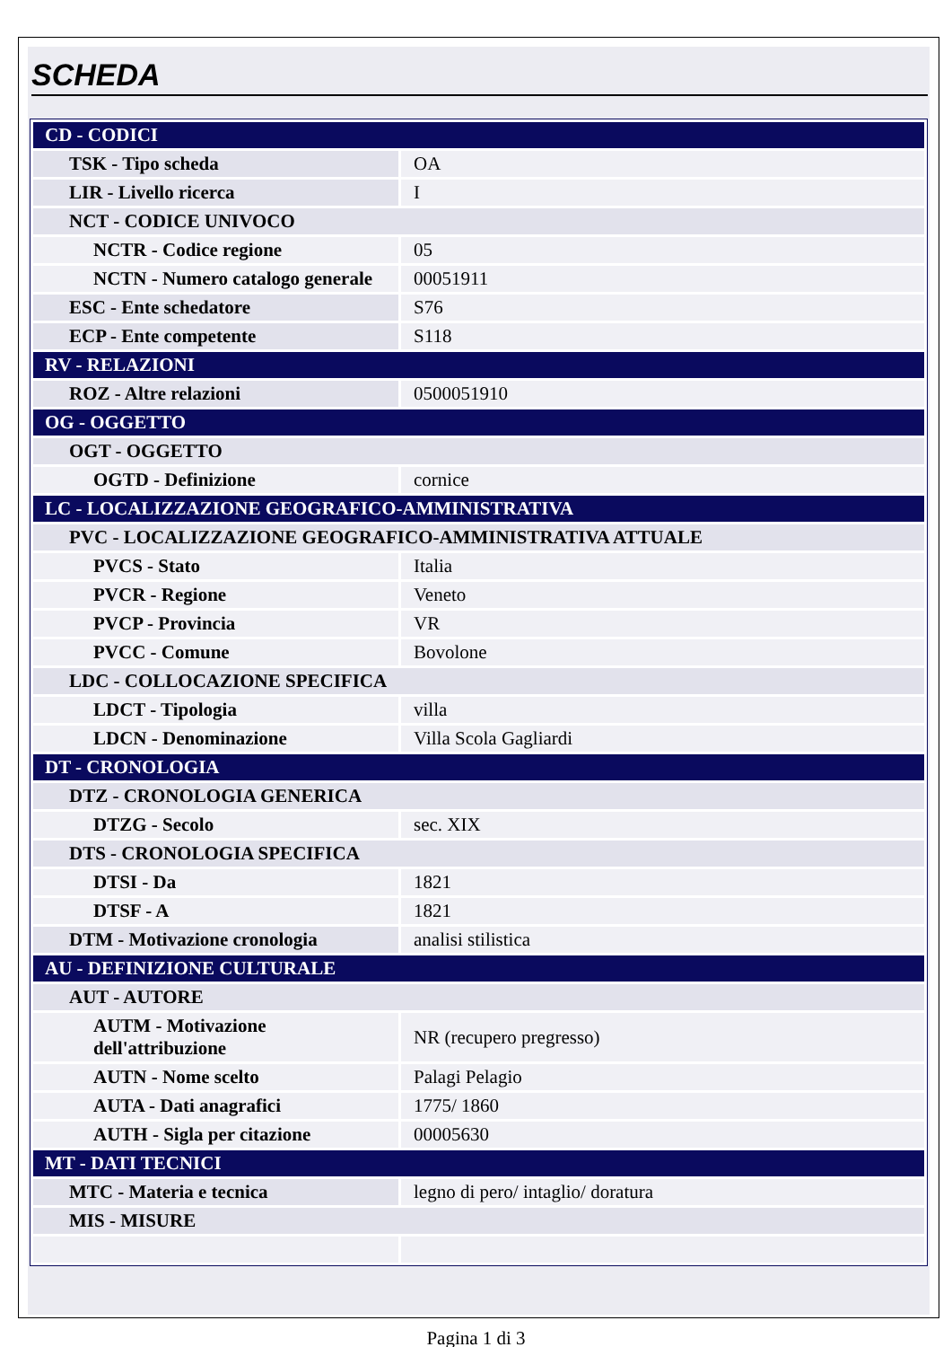SCHEDA
| CD - CODICI | |
| TSK - Tipo scheda | OA |
| LIR - Livello ricerca | I |
| NCT - CODICE UNIVOCO | |
| NCTR - Codice regione | 05 |
| NCTN - Numero catalogo generale | 00051911 |
| ESC - Ente schedatore | S76 |
| ECP - Ente competente | S118 |
| RV - RELAZIONI | |
| ROZ - Altre relazioni | 0500051910 |
| OG - OGGETTO | |
| OGT - OGGETTO | |
| OGTD - Definizione | cornice |
| LC - LOCALIZZAZIONE GEOGRAFICO-AMMINISTRATIVA | |
| PVC - LOCALIZZAZIONE GEOGRAFICO-AMMINISTRATIVA ATTUALE | |
| PVCS - Stato | Italia |
| PVCR - Regione | Veneto |
| PVCP - Provincia | VR |
| PVCC - Comune | Bovolone |
| LDC - COLLOCAZIONE SPECIFICA | |
| LDCT - Tipologia | villa |
| LDCN - Denominazione | Villa Scola Gagliardi |
| DT - CRONOLOGIA | |
| DTZ - CRONOLOGIA GENERICA | |
| DTZG - Secolo | sec. XIX |
| DTS - CRONOLOGIA SPECIFICA | |
| DTSI - Da | 1821 |
| DTSF - A | 1821 |
| DTM - Motivazione cronologia | analisi stilistica |
| AU - DEFINIZIONE CULTURALE | |
| AUT - AUTORE | |
| AUTM - Motivazione dell'attribuzione | NR (recupero pregresso) |
| AUTN - Nome scelto | Palagi Pelagio |
| AUTA - Dati anagrafici | 1775/ 1860 |
| AUTH - Sigla per citazione | 00005630 |
| MT - DATI TECNICI | |
| MTC - Materia e tecnica | legno di pero/ intaglio/ doratura |
| MIS - MISURE | |
Pagina 1 di 3